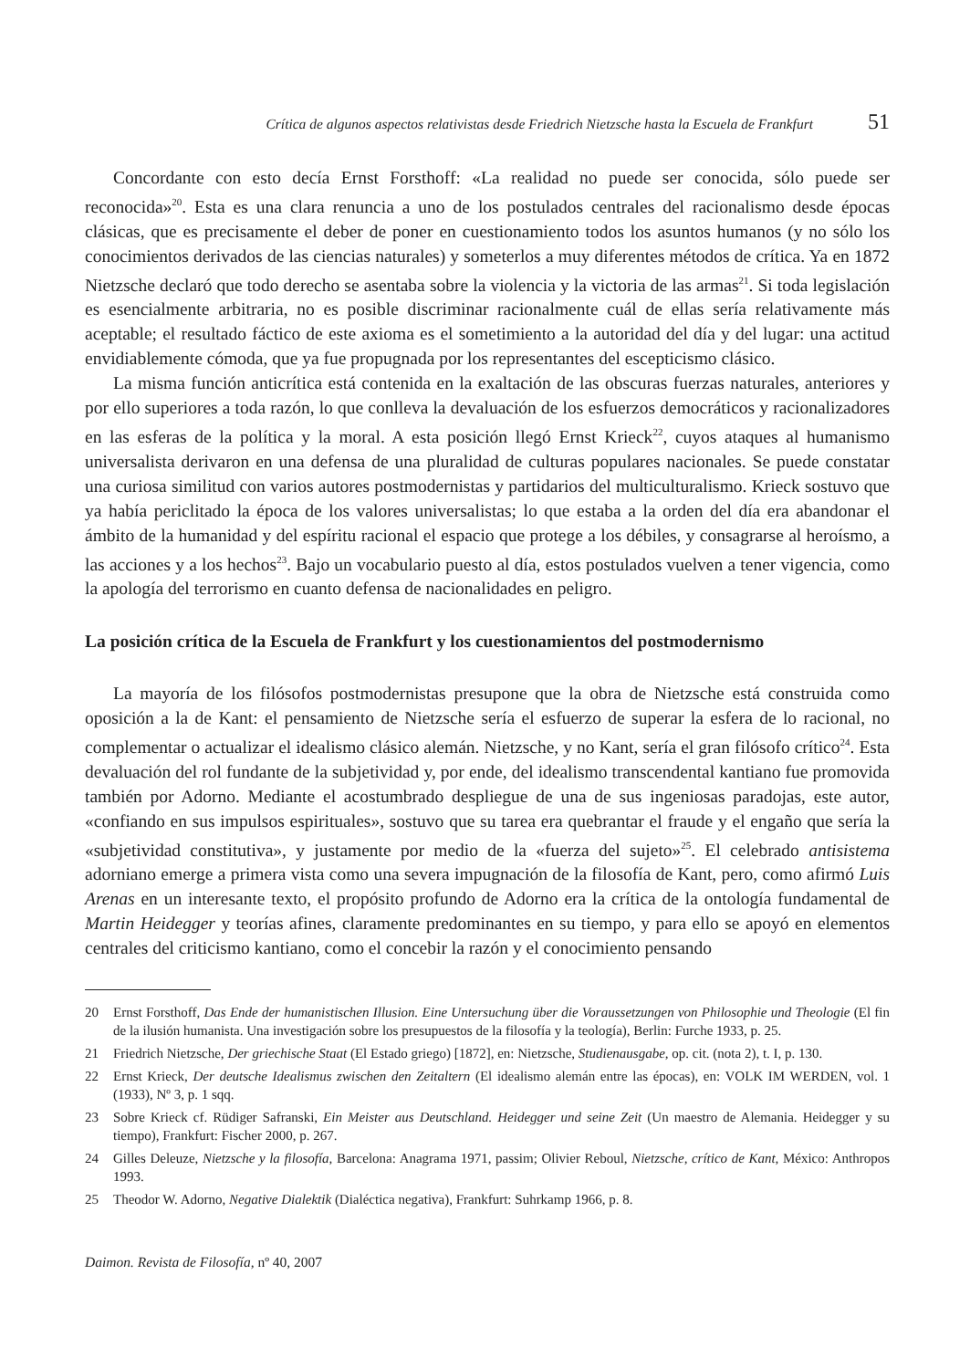Crítica de algunos aspectos relativistas desde Friedrich Nietzsche hasta la Escuela de Frankfurt 51
Concordante con esto decía Ernst Forsthoff: «La realidad no puede ser conocida, sólo puede ser reconocida»<sup>20</sup>. Esta es una clara renuncia a uno de los postulados centrales del racionalismo desde épocas clásicas, que es precisamente el deber de poner en cuestionamiento todos los asuntos humanos (y no sólo los conocimientos derivados de las ciencias naturales) y someterlos a muy diferentes métodos de crítica. Ya en 1872 Nietzsche declaró que todo derecho se asentaba sobre la violencia y la victoria de las armas<sup>21</sup>. Si toda legislación es esencialmente arbitraria, no es posible discriminar racionalmente cuál de ellas sería relativamente más aceptable; el resultado fáctico de este axioma es el sometimiento a la autoridad del día y del lugar: una actitud envidiablemente cómoda, que ya fue propugnada por los representantes del escepticismo clásico.
La misma función anticrítica está contenida en la exaltación de las obscuras fuerzas naturales, anteriores y por ello superiores a toda razón, lo que conlleva la devaluación de los esfuerzos democráticos y racionalizadores en las esferas de la política y la moral. A esta posición llegó Ernst Krieck<sup>22</sup>, cuyos ataques al humanismo universalista derivaron en una defensa de una pluralidad de culturas populares nacionales. Se puede constatar una curiosa similitud con varios autores postmodernistas y partidarios del multiculturalismo. Krieck sostuvo que ya había periclitado la época de los valores universalistas; lo que estaba a la orden del día era abandonar el ámbito de la humanidad y del espíritu racional el espacio que protege a los débiles, y consagrarse al heroísmo, a las acciones y a los hechos<sup>23</sup>. Bajo un vocabulario puesto al día, estos postulados vuelven a tener vigencia, como la apología del terrorismo en cuanto defensa de nacionalidades en peligro.
La posición crítica de la Escuela de Frankfurt y los cuestionamientos del postmodernismo
La mayoría de los filósofos postmodernistas presupone que la obra de Nietzsche está construida como oposición a la de Kant: el pensamiento de Nietzsche sería el esfuerzo de superar la esfera de lo racional, no complementar o actualizar el idealismo clásico alemán. Nietzsche, y no Kant, sería el gran filósofo crítico<sup>24</sup>. Esta devaluación del rol fundante de la subjetividad y, por ende, del idealismo transcendental kantiano fue promovida también por Adorno. Mediante el acostumbrado despliegue de una de sus ingeniosas paradojas, este autor, «confiando en sus impulsos espirituales», sostuvo que su tarea era quebrantar el fraude y el engaño que sería la «subjetividad constitutiva», y justamente por medio de la «fuerza del sujeto»<sup>25</sup>. El celebrado antisistema adorniano emerge a primera vista como una severa impugnación de la filosofía de Kant, pero, como afirmó Luis Arenas en un interesante texto, el propósito profundo de Adorno era la crítica de la ontología fundamental de Martin Heidegger y teorías afines, claramente predominantes en su tiempo, y para ello se apoyó en elementos centrales del criticismo kantiano, como el concebir la razón y el conocimiento pensando
20 Ernst Forsthoff, Das Ende der humanistischen Illusion. Eine Untersuchung über die Voraussetzungen von Philosophie und Theologie (El fin de la ilusión humanista. Una investigación sobre los presupuestos de la filosofía y la teología), Berlin: Furche 1933, p. 25.
21 Friedrich Nietzsche, Der griechische Staat (El Estado griego) [1872], en: Nietzsche, Studienausgabe, op. cit. (nota 2), t. I, p. 130.
22 Ernst Krieck, Der deutsche Idealismus zwischen den Zeitaltern (El idealismo alemán entre las épocas), en: VOLK IM WERDEN, vol. 1 (1933), Nº 3, p. 1 sqq.
23 Sobre Krieck cf. Rüdiger Safranski, Ein Meister aus Deutschland. Heidegger und seine Zeit (Un maestro de Alemania. Heidegger y su tiempo), Frankfurt: Fischer 2000, p. 267.
24 Gilles Deleuze, Nietzsche y la filosofía, Barcelona: Anagrama 1971, passim; Olivier Reboul, Nietzsche, crítico de Kant, México: Anthropos 1993.
25 Theodor W. Adorno, Negative Dialektik (Dialéctica negativa), Frankfurt: Suhrkamp 1966, p. 8.
Daimon. Revista de Filosofía, nº 40, 2007